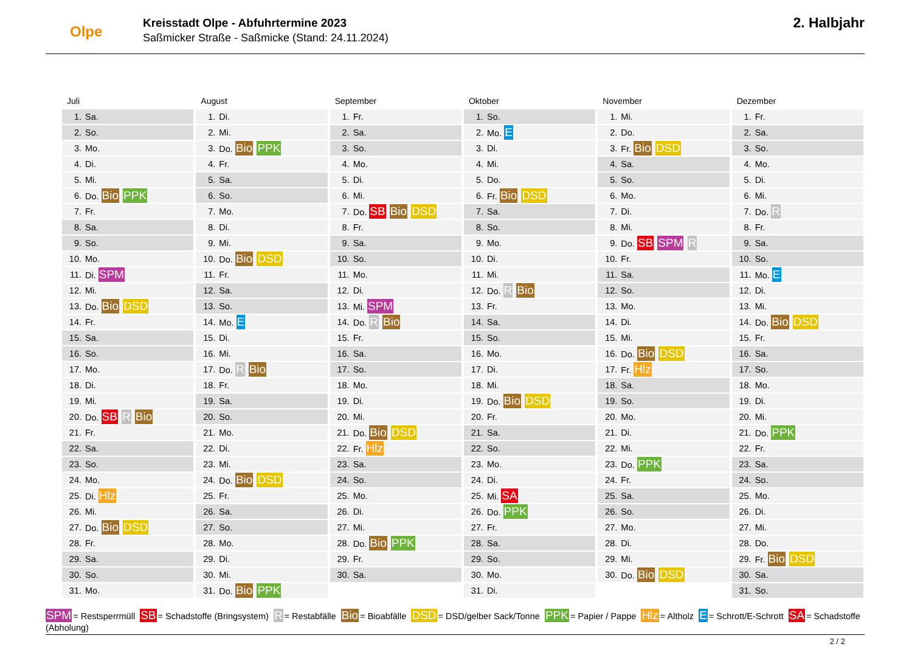Olpe
Kreisstadt Olpe - Abfuhrtermine 2023
Saßmicker Straße - Saßmicke (Stand: 24.11.2024)
2. Halbjahr
Juli
| 1. | Sa. |
| 2. | So. |
| 3. | Mo. |
| 4. | Di. |
| 5. | Mi. |
| 6. | Do. Bio PPK |
| 7. | Fr. |
| 8. | Sa. |
| 9. | So. |
| 10. | Mo. |
| 11. | Di. SPM |
| 12. | Mi. |
| 13. | Do. Bio DSD |
| 14. | Fr. |
| 15. | Sa. |
| 16. | So. |
| 17. | Mo. |
| 18. | Di. |
| 19. | Mi. |
| 20. | Do. SB R Bio |
| 21. | Fr. |
| 22. | Sa. |
| 23. | So. |
| 24. | Mo. |
| 25. | Di. Hlz |
| 26. | Mi. |
| 27. | Do. Bio DSD |
| 28. | Fr. |
| 29. | Sa. |
| 30. | So. |
| 31. | Mo. |
August
| 1. | Di. |
| 2. | Mi. |
| 3. | Do. Bio PPK |
| 4. | Fr. |
| 5. | Sa. |
| 6. | So. |
| 7. | Mo. |
| 8. | Di. |
| 9. | Mi. |
| 10. | Do. Bio DSD |
| 11. | Fr. |
| 12. | Sa. |
| 13. | So. |
| 14. | Mo. E |
| 15. | Di. |
| 16. | Mi. |
| 17. | Do. R Bio |
| 18. | Fr. |
| 19. | Sa. |
| 20. | So. |
| 21. | Mo. |
| 22. | Di. |
| 23. | Mi. |
| 24. | Do. Bio DSD |
| 25. | Fr. |
| 26. | Sa. |
| 27. | So. |
| 28. | Mo. |
| 29. | Di. |
| 30. | Mi. |
| 31. | Do. Bio PPK |
September
| 1. | Fr. |
| 2. | Sa. |
| 3. | So. |
| 4. | Mo. |
| 5. | Di. |
| 6. | Mi. |
| 7. | Do. SB Bio DSD |
| 8. | Fr. |
| 9. | Sa. |
| 10. | So. |
| 11. | Mo. |
| 12. | Di. |
| 13. | Mi. SPM |
| 14. | Do. R Bio |
| 15. | Fr. |
| 16. | Sa. |
| 17. | So. |
| 18. | Mo. |
| 19. | Di. |
| 20. | Mi. |
| 21. | Do. Bio DSD |
| 22. | Fr. Hlz |
| 23. | Sa. |
| 24. | So. |
| 25. | Mo. |
| 26. | Di. |
| 27. | Mi. |
| 28. | Do. Bio PPK |
| 29. | Fr. |
| 30. | Sa. |
Oktober
| 1. | So. |
| 2. | Mo. E |
| 3. | Di. |
| 4. | Mi. |
| 5. | Do. |
| 6. | Fr. Bio DSD |
| 7. | Sa. |
| 8. | So. |
| 9. | Mo. |
| 10. | Di. |
| 11. | Mi. |
| 12. | Do. R Bio |
| 13. | Fr. |
| 14. | Sa. |
| 15. | So. |
| 16. | Mo. |
| 17. | Di. |
| 18. | Mi. |
| 19. | Do. Bio DSD |
| 20. | Fr. |
| 21. | Sa. |
| 22. | So. |
| 23. | Mo. |
| 24. | Di. |
| 25. | Mi. SA |
| 26. | Do. PPK |
| 27. | Fr. |
| 28. | Sa. |
| 29. | So. |
| 30. | Mo. |
| 31. | Di. |
November
| 1. | Mi. |
| 2. | Do. |
| 3. | Fr. Bio DSD |
| 4. | Sa. |
| 5. | So. |
| 6. | Mo. |
| 7. | Di. |
| 8. | Mi. |
| 9. | Do. SB SPM R |
| 10. | Fr. |
| 11. | Sa. |
| 12. | So. |
| 13. | Mo. |
| 14. | Di. |
| 15. | Mi. |
| 16. | Do. Bio DSD |
| 17. | Fr. Hlz |
| 18. | Sa. |
| 19. | So. |
| 20. | Mo. |
| 21. | Di. |
| 22. | Mi. |
| 23. | Do. PPK |
| 24. | Fr. |
| 25. | Sa. |
| 26. | So. |
| 27. | Mo. |
| 28. | Di. |
| 29. | Mi. |
| 30. | Do. Bio DSD |
Dezember
| 1. | Fr. |
| 2. | Sa. |
| 3. | So. |
| 4. | Mo. |
| 5. | Di. |
| 6. | Mi. |
| 7. | Do. R |
| 8. | Fr. |
| 9. | Sa. |
| 10. | So. |
| 11. | Mo. E |
| 12. | Di. |
| 13. | Mi. |
| 14. | Do. Bio DSD |
| 15. | Fr. |
| 16. | Sa. |
| 17. | So. |
| 18. | Mo. |
| 19. | Di. |
| 20. | Mi. |
| 21. | Do. PPK |
| 22. | Fr. |
| 23. | Sa. |
| 24. | So. |
| 25. | Mo. |
| 26. | Di. |
| 27. | Mi. |
| 28. | Do. |
| 29. | Fr. Bio DSD |
| 30. | Sa. |
| 31. | So. |
SPM = Restsperrmüll SB = Schadstoffe (Bringsystem) R = Restabfälle Bio = Bioabfälle DSD = DSD/gelber Sack/Tonne PPK = Papier / Pappe Hlz = Altholz E = Schrott/E-Schrott SA = Schadstoffe (Abholung)
2 / 2